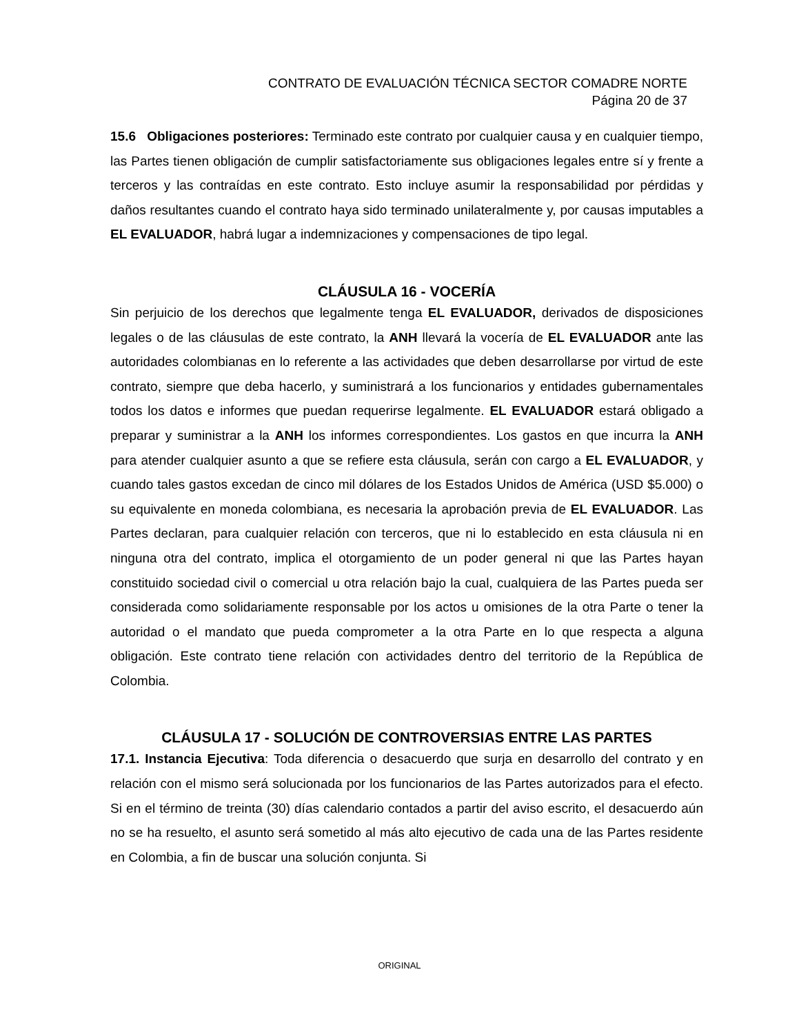CONTRATO DE EVALUACIÓN TÉCNICA SECTOR COMADRE NORTE
Página 20 de 37
15.6 Obligaciones posteriores: Terminado este contrato por cualquier causa y en cualquier tiempo, las Partes tienen obligación de cumplir satisfactoriamente sus obligaciones legales entre sí y frente a terceros y las contraídas en este contrato. Esto incluye asumir la responsabilidad por pérdidas y daños resultantes cuando el contrato haya sido terminado unilateralmente y, por causas imputables a EL EVALUADOR, habrá lugar a indemnizaciones y compensaciones de tipo legal.
CLÁUSULA 16 - VOCERÍA
Sin perjuicio de los derechos que legalmente tenga EL EVALUADOR, derivados de disposiciones legales o de las cláusulas de este contrato, la ANH llevará la vocería de EL EVALUADOR ante las autoridades colombianas en lo referente a las actividades que deben desarrollarse por virtud de este contrato, siempre que deba hacerlo, y suministrará a los funcionarios y entidades gubernamentales todos los datos e informes que puedan requerirse legalmente. EL EVALUADOR estará obligado a preparar y suministrar a la ANH los informes correspondientes. Los gastos en que incurra la ANH para atender cualquier asunto a que se refiere esta cláusula, serán con cargo a EL EVALUADOR, y cuando tales gastos excedan de cinco mil dólares de los Estados Unidos de América (USD $5.000) o su equivalente en moneda colombiana, es necesaria la aprobación previa de EL EVALUADOR. Las Partes declaran, para cualquier relación con terceros, que ni lo establecido en esta cláusula ni en ninguna otra del contrato, implica el otorgamiento de un poder general ni que las Partes hayan constituido sociedad civil o comercial u otra relación bajo la cual, cualquiera de las Partes pueda ser considerada como solidariamente responsable por los actos u omisiones de la otra Parte o tener la autoridad o el mandato que pueda comprometer a la otra Parte en lo que respecta a alguna obligación. Este contrato tiene relación con actividades dentro del territorio de la República de Colombia.
CLÁUSULA 17 - SOLUCIÓN DE CONTROVERSIAS ENTRE LAS PARTES
17.1. Instancia Ejecutiva: Toda diferencia o desacuerdo que surja en desarrollo del contrato y en relación con el mismo será solucionada por los funcionarios de las Partes autorizados para el efecto. Si en el término de treinta (30) días calendario contados a partir del aviso escrito, el desacuerdo aún no se ha resuelto, el asunto será sometido al más alto ejecutivo de cada una de las Partes residente en Colombia, a fin de buscar una solución conjunta. Si
ORIGINAL